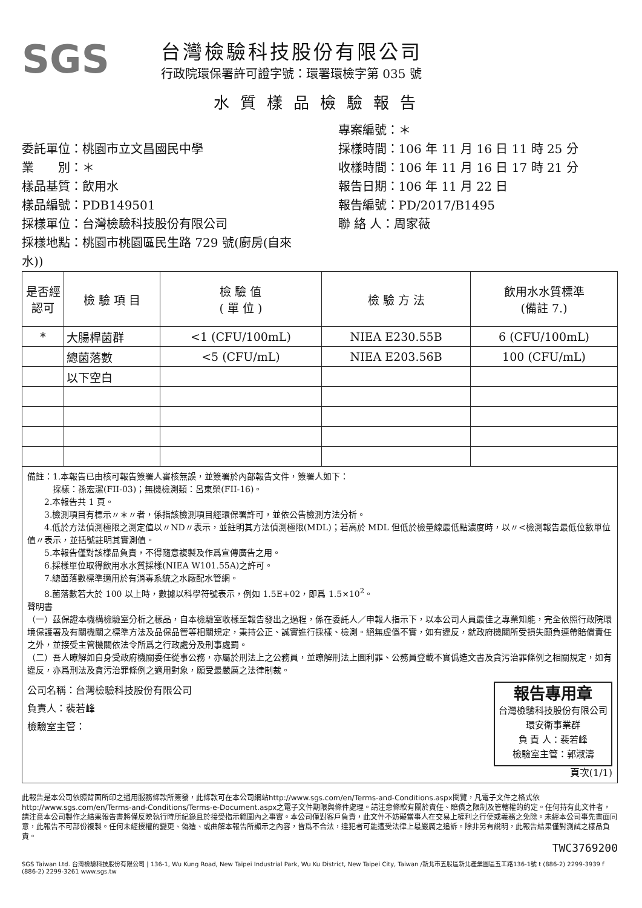SGS
台灣檢驗科技股份有限公司
行政院環保署許可證字號：環署環檢字第 035 號
水質樣品檢驗報告
委託單位：桃園市立文昌國民中學
業　　別：＊
樣品基質：飲用水
樣品編號：PDB149501
採樣單位：台灣檢驗科技股份有限公司
採樣地點：桃園市桃園區民生路 729 號(廚房(自來水))
專案編號：＊
採樣時間：106 年 11 月 16 日 11 時 25 分
收樣時間：106 年 11 月 16 日 17 時 21 分
報告日期：106 年 11 月 22 日
報告編號：PD/2017/B1495
聯 絡 人：周家薇
| 是否經認可 | 檢 驗 項 目 | 檢 驗 值 ( 單 位 ) | 檢 驗 方 法 | 飲用水水質標準 (備註 7.) |
| --- | --- | --- | --- | --- |
| * | 大腸桿菌群 | <1 (CFU/100mL) | NIEA E230.55B | 6 (CFU/100mL) |
| | 總菌落數 | <5 (CFU/mL) | NIEA E203.56B | 100 (CFU/mL) |
| | 以下空白 | | | |
備註：1.本報告已由核可報告簽署人審核無誤，並簽署於內部報告文件，簽署人如下：
　　　採樣：孫宏潔(FII-03)；無機檢測類：呂東榮(FII-16)。
　　2.本報告共 1 頁。
　　3.檢測項目有標示〃＊〃者，係指該檢測項目經環保署許可，並依公告檢測方法分析。
　　4.低於方法偵測極限之測定值以〃ND〃表示，並註明其方法偵測極限(MDL)；若高於 MDL 但低於檢量線最低點濃度時，以〃<檢測報告最低位數單位值〃表示，並括號註明其實測值。
　　5.本報告僅對該樣品負責，不得隨意複製及作爲宣傳廣告之用。
　　6.採樣單位取得飲用水水質採樣(NIEA W101.55A)之許可。
　　7.總菌落數標準適用於有消毒系統之水廠配水管網。
　　8.菌落數若大於 100 以上時，數據以科學符號表示，例如 1.5E+02，即爲 1.5×10<sup>2</sup>。
聲明書
（一）茲保證本機構檢驗室分析之樣品，自本檢驗室收樣至報告發出之過程，係在委託人／申報人指示下，以本公司人員最佳之專業知能，完全依照行政院環境保護署及有關機關之標準方法及品保品管等相關規定，秉持公正、誠實進行採樣、檢測。絕無虛僞不實，如有違反，就政府機關所受損失願負連帶賠償責任之外，並接受主管機關依法令所爲之行政處分及刑事處罰。
（二）吾人瞭解如自身受政府機關委任從事公務，亦屬於刑法上之公務員，並瞭解刑法上圖利罪、公務員登載不實僞造文書及貪污治罪條例之相關規定，如有違反，亦爲刑法及貪污治罪條例之適用對象，願受最嚴厲之法律制裁。
公司名稱：台灣檢驗科技股份有限公司
負責人：裴若峰
檢驗室主管：
報告專用章
台灣檢驗科技股份有限公司
環安衛事業群
負 責 人：裴若峰
檢驗室主管：郭淑濤
頁次(1/1)
此報告是本公司依照背面所印之通用服務條款所簽發，此條款可在本公司網站http://www.sgs.com/en/Terms-and-Conditions.aspx閱覽，凡電子文件之格式依http://www.sgs.com/en/Terms-and-Conditions/Terms-e-Document.aspx之電子文件期限與條件處理。請注意條款有關於責任、賠償之限制及管轄權的約定。任何持有此文件者，請注意本公司製作之結果報告書將僅反映執行時所紀錄且於接受指示範圍內之事實。本公司僅對客戶負責，此文件不妨礙當事人在交易上權利之行使或義務之免除。未經本公司事先書面同意，此報告不可部份複製。任何未經授權的變更、偽造、或曲解本報告所顯示之內容，皆爲不合法，違犯者可能遭受法律上最嚴厲之追訴。除非另有說明，此報告結果僅對測試之樣品負責。
TWC3769200
SGS Taiwan Ltd. 台灣檢驗科技股份有限公司 | 136-1, Wu Kung Road, New Taipei Industrial Park, Wu Ku District, New Taipei City, Taiwan /新北市五股區新北產業園區五工路136-1號 t (886-2) 2299-3939 f (886-2) 2299-3261 www.sgs.tw